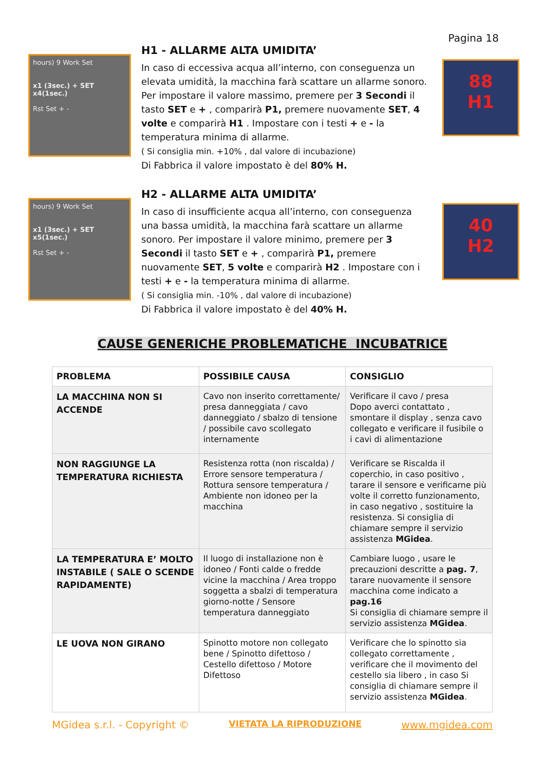Pagina 18
hours) 9 Work Set
x1 (3sec.) + SET x4(1sec.)
Rst Set + -
H1 - ALLARME ALTA UMIDITA’
In caso di eccessiva acqua all’interno, con conseguenza un elevata umidità, la macchina farà scattare un allarme sonoro. Per impostare il valore massimo, premere per 3 Secondi il tasto SET e + , comparirà P1, premere nuovamente SET, 4 volte e comparirà H1 . Impostare con i testi + e - la temperatura minima di allarme.
( Si consiglia min. +10% , dal valore di incubazione)
Di Fabbrica il valore impostato è del 80% H.
88
H1
hours) 9 Work Set
x1 (3sec.) + SET x5(1sec.)
Rst Set + -
H2 - ALLARME ALTA UMIDITA’
In caso di insufficiente acqua all’interno, con conseguenza una bassa umidità, la macchina farà scattare un allarme sonoro. Per impostare il valore minimo, premere per 3 Secondi il tasto SET e + , comparirà P1, premere nuovamente SET, 5 volte e comparirà H2 . Impostare con i testi + e - la temperatura minima di allarme.
( Si consiglia min. -10% , dal valore di incubazione)
Di Fabbrica il valore impostato è del 40% H.
40
H2
CAUSE GENERICHE PROBLEMATICHE INCUBATRICE
| PROBLEMA | POSSIBILE CAUSA | CONSIGLIO |
| --- | --- | --- |
| LA MACCHINA NON SI ACCENDE | Cavo non inserito correttamente/ presa danneggiata / cavo danneggiato / sbalzo di tensione / possibile cavo scollegato internamente | Verificare il cavo / presa Dopo averci contattato , smontare il display , senza cavo collegato e verificare il fusibile o i cavi di alimentazione |
| NON RAGGIUNGE LA TEMPERATURA RICHIESTA | Resistenza rotta (non riscalda) / Errore sensore temperatura / Rottura sensore temperatura / Ambiente non idoneo per la macchina | Verificare se Riscalda il coperchio, in caso positivo , tarare il sensore e verificarne più volte il corretto funzionamento, in caso negativo , sostituire la resistenza. Si consiglia di chiamare sempre il servizio assistenza MGidea . |
| LA TEMPERATURA E’ MOLTO INSTABILE ( SALE O SCENDE RAPIDAMENTE) | Il luogo di installazione non è idoneo / Fonti calde o fredde vicine la macchina / Area troppo soggetta a sbalzi di temperatura giorno-notte / Sensore temperatura danneggiato | Cambiare luogo , usare le precauzioni descritte a pag. 7 , tarare nuovamente il sensore macchina come indicato a pag.16 Si consiglia di chiamare sempre il servizio assistenza MGidea . |
| LE UOVA NON GIRANO | Spinotto motore non collegato bene / Spinotto difettoso / Cestello difettoso / Motore Difettoso | Verificare che lo spinotto sia collegato correttamente , verificare che il movimento del cestello sia libero , in caso Si consiglia di chiamare sempre il servizio assistenza MGidea . |
MGidea s.r.l. - Copyright © VIETATA LA RIPRODUZIONE www.mgidea.com